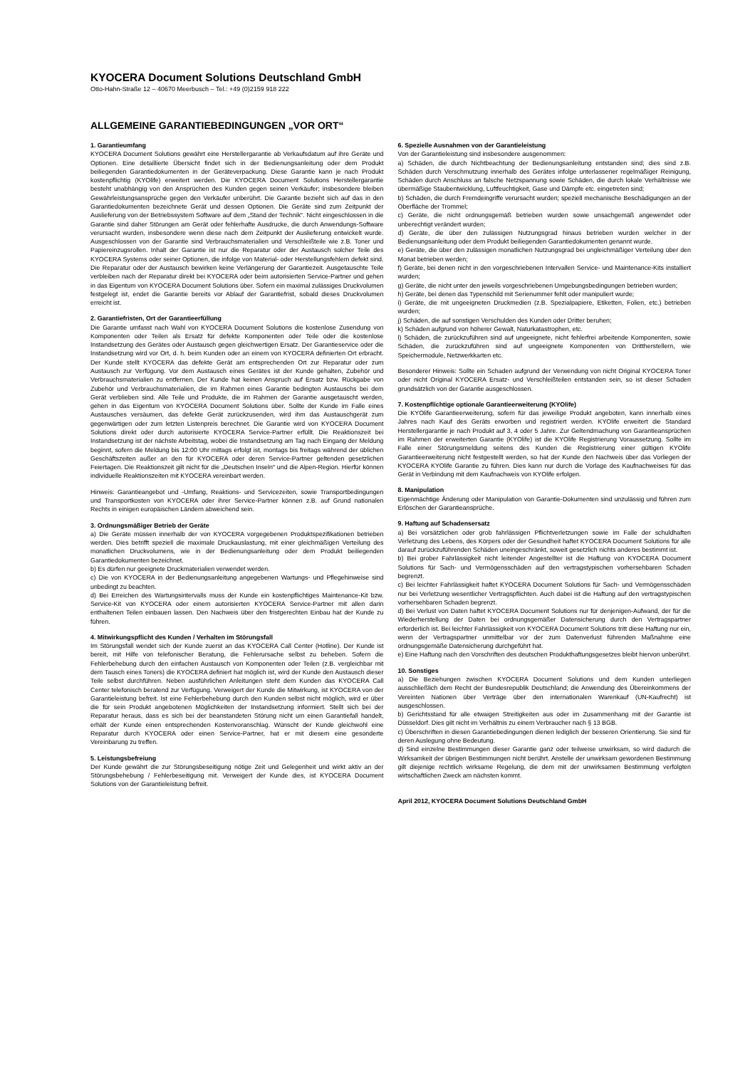KYOCERA Document Solutions Deutschland GmbH
Otto-Hahn-Straße 12 – 40670 Meerbusch – Tel.: +49 (0)2159 918 222
ALLGEMEINE GARANTIEBEDINGUNGEN „VOR ORT“
1. Garantieumfang
KYOCERA Document Solutions gewährt eine Herstellergarantie ab Verkaufsdatum auf ihre Geräte und Optionen. Eine detaillierte Übersicht findet sich in der Bedienungsanleitung oder dem Produkt beiliegenden Garantiedokumenten in der Geräteverpackung. Diese Garantie kann je nach Produkt kostenpflichtig (KYOlife) erweitert werden. Die KYOCERA Document Solutions Herstellergarantie besteht unabhängig von den Ansprüchen des Kunden gegen seinen Verkäufer; insbesondere bleiben Gewährleistungsansprüche gegen den Verkäufer unberührt. Die Garantie bezieht sich auf das in den Garantiedokumenten bezeichnete Gerät und dessen Optionen. Die Geräte sind zum Zeitpunkt der Auslieferung von der Betriebssystem Software auf dem „Stand der Technik“. Nicht eingeschlossen in die Garantie sind daher Störungen am Gerät oder fehlerhafte Ausdrucke, die durch Anwendungs-Software verursacht wurden, insbesondere wenn diese nach dem Zeitpunkt der Auslieferung entwickelt wurde. Ausgeschlossen von der Garantie sind Verbrauchsmaterialien und Verschleißteile wie z.B. Toner und Papiereinzugsrollen. Inhalt der Garantie ist nur die Reparatur oder der Austausch solcher Teile des KYOCERA Systems oder seiner Optionen, die infolge von Material- oder Herstellungsfehlern defekt sind. Die Reparatur oder der Austausch bewirken keine Verlängerung der Garantiezeit. Ausgetauschte Teile verbleiben nach der Reparatur direkt bei KYOCERA oder beim autorisierten Service-Partner und gehen in das Eigentum von KYOCERA Document Solutions über. Sofern ein maximal zulässiges Druckvolumen festgelegt ist, endet die Garantie bereits vor Ablauf der Garantiefrist, sobald dieses Druckvolumen erreicht ist.
2. Garantiefristen, Ort der Garantieerfüllung
Die Garantie umfasst nach Wahl von KYOCERA Document Solutions die kostenlose Zusendung von Komponenten oder Teilen als Ersatz für defekte Komponenten oder Teile oder die kostenlose Instandsetzung des Gerätes oder Austausch gegen gleichwertigen Ersatz. Der Garantieservice oder die Instandsetzung wird vor Ort, d. h. beim Kunden oder an einem von KYOCERA definierten Ort erbracht. Der Kunde stellt KYOCERA das defekte Gerät am entsprechenden Ort zur Reparatur oder zum Austausch zur Verfügung. Vor dem Austausch eines Gerätes ist der Kunde gehalten, Zubehör und Verbrauchsmaterialien zu entfernen. Der Kunde hat keinen Anspruch auf Ersatz bzw. Rückgabe von Zubehör und Verbrauchsmaterialien, die im Rahmen eines Garantie bedingten Austauschs bei dem Gerät verblieben sind. Alle Teile und Produkte, die im Rahmen der Garantie ausgetauscht werden, gehen in das Eigentum von KYOCERA Document Solutions über. Sollte der Kunde im Falle eines Austausches versäumen, das defekte Gerät zurückzusenden, wird ihm das Austauschgerät zum gegenwärtigen oder zum letzten Listenpreis berechnet. Die Garantie wird von KYOCERA Document Solutions direkt oder durch autorisierte KYOCERA Service-Partner erfüllt. Die Reaktionszeit bei Instandsetzung ist der nächste Arbeitstag, wobei die Instandsetzung am Tag nach Eingang der Meldung beginnt, sofern die Meldung bis 12:00 Uhr mittags erfolgt ist, montags bis freitags während der üblichen Geschäftszeiten außer an den für KYOCERA oder deren Service-Partner geltenden gesetzlichen Feiertagen. Die Reaktionszeit gilt nicht für die „Deutschen Inseln“ und die Alpen-Region. Hierfür können individuelle Reaktionszeiten mit KYOCERA vereinbart werden.
Hinweis: Garantieangebot und -Umfang, Reaktions- und Servicezeiten, sowie Transportbedingungen und Transportkosten von KYOCERA oder ihrer Service-Partner können z.B. auf Grund nationalen Rechts in einigen europäischen Ländern abweichend sein.
3. Ordnungsmäßiger Betrieb der Geräte
a) Die Geräte müssen innerhalb der von KYOCERA vorgegebenen Produktspezifikationen betrieben werden. Dies betrifft speziell die maximale Druckauslastung, mit einer gleichmäßigen Verteilung des monatlichen Druckvolumens, wie in der Bedienungsanleitung oder dem Produkt beiliegenden Garantiedokumenten bezeichnet.
b) Es dürfen nur geeignete Druckmaterialien verwendet werden.
c) Die von KYOCERA in der Bedienungsanleitung angegebenen Wartungs- und Pflegehinweise sind unbedingt zu beachten.
d) Bei Erreichen des Wartungsintervalls muss der Kunde ein kostenpflichtiges Maintenance-Kit bzw. Service-Kit von KYOCERA oder einem autorisierten KYOCERA Service-Partner mit allen darin enthaltenen Teilen einbauen lassen. Den Nachweis über den fristgerechten Einbau hat der Kunde zu führen.
4. Mitwirkungspflicht des Kunden / Verhalten im Störungsfall
Im Störungsfall wendet sich der Kunde zuerst an das KYOCERA Call Center (Hotline). Der Kunde ist bereit, mit Hilfe von telefonischer Beratung, die Fehlerursache selbst zu beheben. Sofern die Fehlerbehebung durch den einfachen Austausch von Komponenten oder Teilen (z.B. vergleichbar mit dem Tausch eines Toners) die KYOCERA definiert hat möglich ist, wird der Kunde den Austausch dieser Teile selbst durchführen. Neben ausführlichen Anleitungen steht dem Kunden das KYOCERA Call Center telefonisch beratend zur Verfügung. Verweigert der Kunde die Mitwirkung, ist KYOCERA von der Garantieleistung befreit. Ist eine Fehlerbehebung durch den Kunden selbst nicht möglich, wird er über die für sein Produkt angebotenen Möglichkeiten der Instandsetzung informiert. Stellt sich bei der Reparatur heraus, dass es sich bei der beanstandeten Störung nicht um einen Garantiefall handelt, erhält der Kunde einen entsprechenden Kostenvoranschlag. Wünscht der Kunde gleichwohl eine Reparatur durch KYOCERA oder einen Service-Partner, hat er mit diesem eine gesonderte Vereinbarung zu treffen.
5. Leistungsbefreiung
Der Kunde gewährt die zur Störungsbeseitigung nötige Zeit und Gelegenheit und wirkt aktiv an der Störungsbehebung / Fehlerbeseitigung mit. Verweigert der Kunde dies, ist KYOCERA Document Solutions von der Garantieleistung befreit.
6. Spezielle Ausnahmen von der Garantieleistung
Von der Garantieleistung sind insbesondere ausgenommen:
a) Schäden, die durch Nichtbeachtung der Bedienungsanleitung entstanden sind; dies sind z.B. Schäden durch Verschmutzung innerhalb des Gerätes infolge unterlassener regelmäßiger Reinigung, Schäden durch Anschluss an falsche Netzspannung sowie Schäden, die durch lokale Verhältnisse wie übermäßige Staubentwicklung, Luftfeuchtigkeit, Gase und Dämpfe etc. eingetreten sind;
b) Schäden, die durch Fremdeingriffe verursacht wurden; speziell mechanische Beschädigungen an der Oberfläche der Trommel;
c) Geräte, die nicht ordnungsgemäß betrieben wurden sowie unsachgemäß angewendet oder unberechtigt verändert wurden;
d) Geräte, die über den zulässigen Nutzungsgrad hinaus betrieben wurden welcher in der Bedienungsanleitung oder dem Produkt beiliegenden Garantiedokumenten genannt wurde.
e) Geräte, die über den zulässigen monatlichen Nutzungsgrad bei ungleichmäßiger Verteilung über den Monat betrieben werden;
f) Geräte, bei denen nicht in den vorgeschriebenen Intervallen Service- und Maintenance-Kits installiert wurden;
g) Geräte, die nicht unter den jeweils vorgeschriebenen Umgebungsbedingungen betrieben wurden;
h) Geräte, bei denen das Typenschild mit Serienummer fehlt oder manipuliert wurde;
i) Geräte, die mit ungeeigneten Druckmedien (z.B. Spezialpapiere, Etiketten, Folien, etc.) betrieben wurden;
j) Schäden, die auf sonstigen Verschulden des Kunden oder Dritter beruhen;
k) Schäden aufgrund von höherer Gewalt, Naturkatastrophen, etc.
l) Schäden, die zurückzuführen sind auf ungeeignete, nicht fehlerfrei arbeitende Komponenten, sowie Schäden, die zurückzuführen sind auf ungeeignete Komponenten von Drittherstellern, wie Speichermodule, Netzwerkkarten etc.
Besonderer Hinweis: Sollte ein Schaden aufgrund der Verwendung von nicht Original KYOCERA Toner oder nicht Original KYOCERA Ersatz- und Verschleißteilen entstanden sein, so ist dieser Schaden grundsätzlich von der Garantie ausgeschlossen.
7. Kostenpflichtige optionale Garantieerweiterung (KYOlife)
Die KYOlife Garantieerweiterung, sofern für das jeweilige Produkt angeboten, kann innerhalb eines Jahres nach Kauf des Geräts erworben und registriert werden. KYOlife erweitert die Standard Herstellergarantie je nach Produkt auf 3, 4 oder 5 Jahre. Zur Geltendmachung von Garantieansprüchen im Rahmen der erweiterten Garantie (KYOlife) ist die KYOlife Registrierung Voraussetzung. Sollte im Falle einer Störungsmeldung seitens des Kunden die Registrierung einer gültigen KYOlife Garantieerweiterung nicht festgestellt werden, so hat der Kunde den Nachweis über das Vorliegen der KYOCERA KYOlife Garantie zu führen. Dies kann nur durch die Vorlage des Kaufnachweises für das Gerät in Verbindung mit dem Kaufnachweis von KYOlife erfolgen.
8. Manipulation
Eigenmächtige Änderung oder Manipulation von Garantie-Dokumenten sind unzulässig und führen zum Erlöschen der Garantieansprüche.
9. Haftung auf Schadensersatz
a) Bei vorsätzlichen oder grob fahrlässigen Pflichtverletzungen sowie im Falle der schuldhaften Verletzung des Lebens, des Körpers oder der Gesundheit haftet KYOCERA Document Solutions für alle darauf zurückzuführenden Schäden uneingeschränkt, soweit gesetzlich nichts anderes bestimmt ist.
b) Bei grober Fahrlässigkeit nicht leitender Angestellter ist die Haftung von KYOCERA Document Solutions für Sach- und Vermögensschäden auf den vertragstypischen vorhersehbaren Schaden begrenzt.
c) Bei leichter Fahrlässigkeit haftet KYOCERA Document Solutions für Sach- und Vermögensschäden nur bei Verletzung wesentlicher Vertragspflichten. Auch dabei ist die Haftung auf den vertragstypischen vorhersehbaren Schaden begrenzt.
d) Bei Verlust von Daten haftet KYOCERA Document Solutions nur für denjenigen-Aufwand, der für die Wiederherstellung der Daten bei ordnungsgemäßer Datensicherung durch den Vertragspartner erforderlich ist. Bei leichter Fahrlässigkeit von KYOCERA Document Solutions tritt diese Haftung nur ein, wenn der Vertragspartner unmittelbar vor der zum Datenverlust führenden Maßnahme eine ordnungsgemäße Datensicherung durchgeführt hat.
e) Eine Haftung nach den Vorschriften des deutschen Produkthaftungsgesetzes bleibt hiervon unberührt.
10. Sonstiges
a) Die Beziehungen zwischen KYOCERA Document Solutions und dem Kunden unterliegen ausschließlich dem Recht der Bundesrepublik Deutschland; die Anwendung des Übereinkommens der Vereinten Nationen über Verträge über den internationalen Warenkauf (UN-Kaufrecht) ist ausgeschlossen.
b) Gerichtsstand für alle etwaigen Streitigkeiten aus oder im Zusammenhang mit der Garantie ist Düsseldorf. Dies gilt nicht im Verhältnis zu einem Verbraucher nach § 13 BGB.
c) Überschriften in diesen Garantiebedingungen dienen lediglich der besseren Orientierung. Sie sind für deren Auslegung ohne Bedeutung.
d) Sind einzelne Bestimmungen dieser Garantie ganz oder teilweise unwirksam, so wird dadurch die Wirksamkeit der übrigen Bestimmungen nicht berührt. Anstelle der unwirksam gewordenen Bestimmung gilt diejenige rechtlich wirksame Regelung, die dem mit der unwirksamen Bestimmung verfolgten wirtschaftlichen Zweck am nächsten kommt.
April 2012, KYOCERA Document Solutions Deutschland GmbH